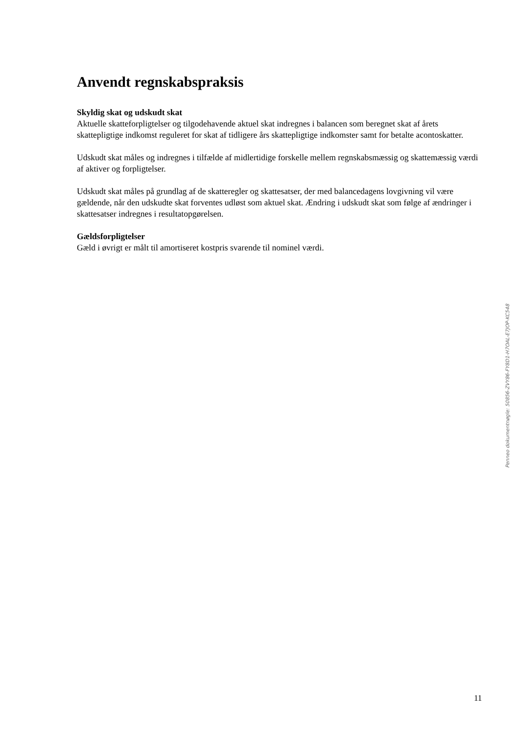Anvendt regnskabspraksis
Skyldig skat og udskudt skat
Aktuelle skatteforpligtelser og tilgodehavende aktuel skat indregnes i balancen som beregnet skat af årets skattepligtige indkomst reguleret for skat af tidligere års skattepligtige indkomster samt for betalte acontoskatter.
Udskudt skat måles og indregnes i tilfælde af midlertidige forskelle mellem regnskabsmæssig og skattemæssig værdi af aktiver og forpligtelser.
Udskudt skat måles på grundlag af de skatteregler og skattesatser, der med balancedagens lovgivning vil være gældende, når den udskudte skat forventes udløst som aktuel skat. Ændring i udskudt skat som følge af ændringer i skattesatser indregnes i resultatopgørelsen.
Gældsforpligtelser
Gæld i øvrigt er målt til amortiseret kostpris svarende til nominel værdi.
Penneo dokumentnøgle: 50856-ZVY86-FY8D1-H7OAL-E7JOP-KC548
11